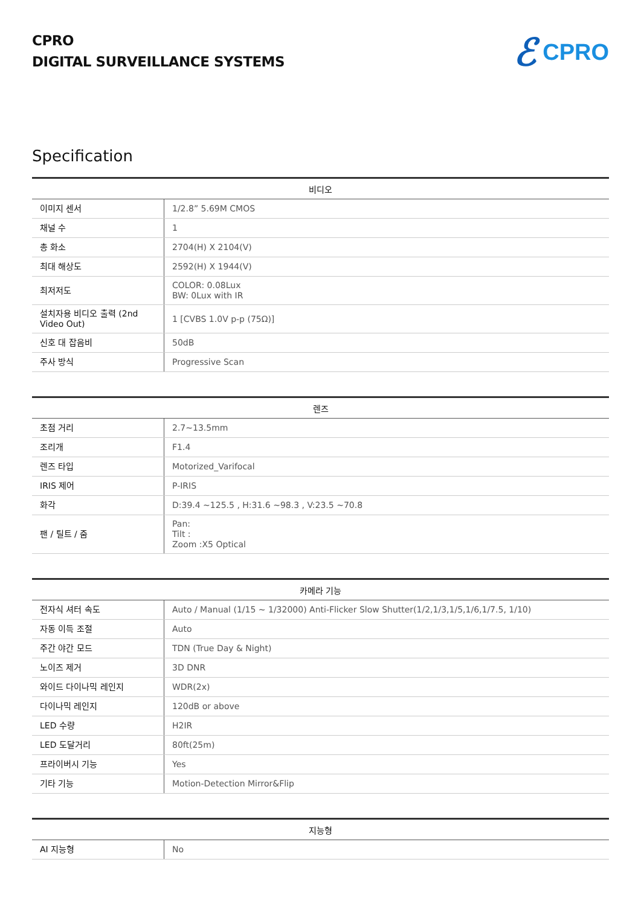CPRO
DIGITAL SURVEILLANCE SYSTEMS
ℰ CPRO
Specification
| 비디오 | |
| --- | --- |
| 이미지 센서 | 1/2.8” 5.69M CMOS |
| 채널 수 | 1 |
| 총 화소 | 2704(H) X 2104(V) |
| 최대 해상도 | 2592(H) X 1944(V) |
| 최저저도 | COLOR: 0.08Lux BW: 0Lux with IR |
| 설치자용 비디오 출력 (2nd Video Out) | 1 [CVBS 1.0V p-p (75Ω)] |
| 신호 대 잡음비 | 50dB |
| 주사 방식 | Progressive Scan |
| 렌즈 | |
| --- | --- |
| 초점 거리 | 2.7~13.5mm |
| 조리개 | F1.4 |
| 렌즈 타입 | Motorized_Varifocal |
| IRIS 제어 | P-IRIS |
| 화각 | D:39.4 ~125.5 , H:31.6 ~98.3 , V:23.5 ~70.8 |
| 팬 / 틸트 / 줌 | Pan: Tilt : Zoom :X5 Optical |
| 카메라 기능 | |
| --- | --- |
| 전자식 셔터 속도 | Auto / Manual (1/15 ~ 1/32000) Anti-Flicker Slow Shutter(1/2,1/3,1/5,1/6,1/7.5, 1/10) |
| 자동 이득 조절 | Auto |
| 주간 야간 모드 | TDN (True Day & Night) |
| 노이즈 제거 | 3D DNR |
| 와이드 다이나믹 레인지 | WDR(2x) |
| 다이나믹 레인지 | 120dB or above |
| LED 수량 | H2IR |
| LED 도달거리 | 80ft(25m) |
| 프라이버시 기능 | Yes |
| 기타 기능 | Motion-Detection Mirror&Flip |
| 지능형 | |
| --- | --- |
| AI 지능형 | No |